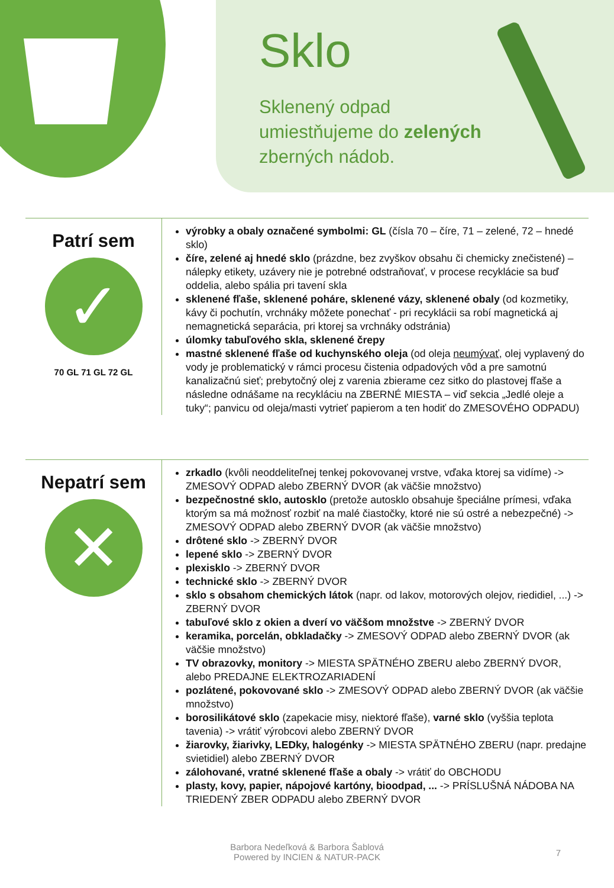Sklo
Sklenený odpad
umiestňujeme do zelených
zberných nádob.
Patrí sem
✓
70 GL 71 GL 72 GL
výrobky a obaly označené symbolmi: GL (čísla 70 – číre, 71 – zelené, 72 – hnedé sklo)
číre, zelené aj hnedé sklo (prázdne, bez zvyškov obsahu či chemicky znečistené) – nálepky etikety, uzávery nie je potrebné odstraňovať, v procese recyklácie sa buď oddelia, alebo spália pri tavení skla
sklenené fľaše, sklenené poháre, sklenené vázy, sklenené obaly (od kozmetiky, kávy či pochutín, vrchnáky môžete ponechať - pri recyklácii sa robí magnetická aj nemagnetická separácia, pri ktorej sa vrchnáky odstránia)
úlomky tabuľového skla, sklenené črepy
mastné sklenené fľaše od kuchynského oleja (od oleja neumývať, olej vyplavený do vody je problematický v rámci procesu čistenia odpadových vôd a pre samotnú kanalizačnú sieť; prebytočný olej z varenia zbierame cez sitko do plastovej fľaše a následne odnášame na recykláciu na ZBERNÉ MIESTA – viď sekcia „Jedlé oleje a tuky“; panvicu od oleja/masti vytrieť papierom a ten hodiť do ZMESOVÉHO ODPADU)
Nepatrí sem
✕
zrkadlo (kvôli neoddeliteľnej tenkej pokovovanej vrstve, vďaka ktorej sa vidíme) -> ZMESOVÝ ODPAD alebo ZBERNÝ DVOR (ak väčšie množstvo)
bezpečnostné sklo, autosklo (pretože autosklo obsahuje špeciálne prímesi, vďaka ktorým sa má možnosť rozbiť na malé čiastočky, ktoré nie sú ostré a nebezpečné) -> ZMESOVÝ ODPAD alebo ZBERNÝ DVOR (ak väčšie množstvo)
drôtené sklo -> ZBERNÝ DVOR
lepené sklo -> ZBERNÝ DVOR
plexisklo -> ZBERNÝ DVOR
technické sklo -> ZBERNÝ DVOR
sklo s obsahom chemických látok (napr. od lakov, motorových olejov, riedidiel, ...) -> ZBERNÝ DVOR
tabuľové sklo z okien a dverí vo väčšom množstve -> ZBERNÝ DVOR
keramika, porcelán, obkladačky -> ZMESOVÝ ODPAD alebo ZBERNÝ DVOR (ak väčšie množstvo)
TV obrazovky, monitory -> MIESTA SPÄTNÉHO ZBERU alebo ZBERNÝ DVOR, alebo PREDAJNE ELEKTROZARIADENÍ
pozlátené, pokovované sklo -> ZMESOVÝ ODPAD alebo ZBERNÝ DVOR (ak väčšie množstvo)
borosilikátové sklo (zapekacie misy, niektoré fľaše), varné sklo (vyššia teplota tavenia) -> vrátiť výrobcovi alebo ZBERNÝ DVOR
žiarovky, žiarivky, LEDky, halogénky -> MIESTA SPÄTNÉHO ZBERU (napr. predajne svietidiel) alebo ZBERNÝ DVOR
zálohované, vratné sklenené fľaše a obaly -> vrátiť do OBCHODU
plasty, kovy, papier, nápojové kartóny, bioodpad, ... -> PRÍSLUŠNÁ NÁDOBA NA TRIEDENÝ ZBER ODPADU alebo ZBERNÝ DVOR
Barbora Nedeľková & Barbora Šablová
Powered by INCIEN & NATUR-PACK
7